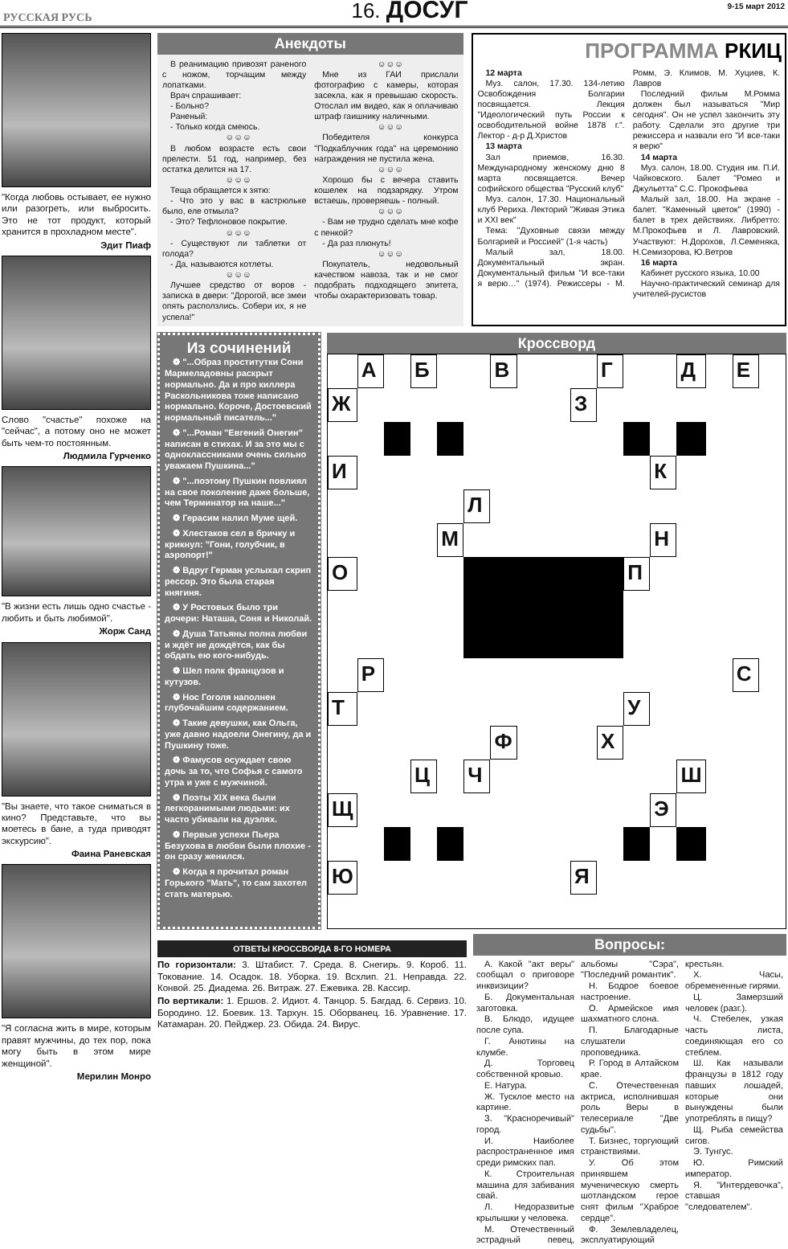РУССКАЯ РУСЬ 16. ДОСУГ 9-15 март 2012
"Когда любовь остывает, ее нужно или разогреть, или выбросить. Это не тот продукт, который хранится в прохладном месте".
Эдит Пиаф
Слово "счастье" похоже на "сейчас", а потому оно не может быть чем-то постоянным.
Людмила Гурченко
"В жизни есть лишь одно счастье - любить и быть любимой".
Жорж Санд
"Вы знаете, что такое сниматься в кино? Представьте, что вы моетесь в бане, а туда приводят экскурсию".
Фаина Раневская
"Я согласна жить в мире, которым правят мужчины, до тех пор, пока могу быть в этом мире женщиной".
Мерилин Монро
Анекдоты
В реанимацию привозят раненого с ножом, торчащим между лопатками.
Врач спрашивает:
- Больно?
Раненый:
- Только когда смеюсь.
☺☺☺
В любом возрасте есть свои прелести. 51 год, например, без остатка делится на 17.
☺☺☺
Теща обращается к зятю:
- Что это у вас в кастрюльке было, еле отмыла?
- Это? Тефлоновое покрытие.
☺☺☺
- Существуют ли таблетки от голода?
- Да, называются котлеты.
☺☺☺
Лучшее средство от воров - записка в двери: "Дорогой, все змеи опять расползлись. Собери их, я не успела!"
☺☺☺
Мне из ГАИ прислали фотографию с камеры, которая засекла, как я превышаю скорость. Отослал им видео, как я оплачиваю штраф гаишнику наличными.
☺☺☺
Победителя конкурса "Подкаблучник года" на церемонию награждения не пустила жена.
☺☺☺
Хорошо бы с вечера ставить кошелек на подзарядку. Утром встаешь, проверяешь - полный.
☺☺☺
- Вам не трудно сделать мне кофе с пенкой?
- Да раз плюнуть!
☺☺☺
Покупатель, недовольный качеством навоза, так и не смог подобрать подходящего эпитета, чтобы охарактеризовать товар.
ПРОГРАММА РКИЦ
12 марта
Муз. салон, 17.30. 134-летию Освобождения Болгарии посвящается. Лекция "Идеологический путь России к освободительной войне 1878 г.". Лектор - д-р Д.Христов
13 марта
Зал приемов, 16.30. Международному женскому дню 8 марта посвящается. Вечер софийского общества "Русский клуб"
Муз. салон, 17.30. Национальный клуб Рериха. Лекторий "Живая Этика и XXI век"
Тема: "Духовные связи между Болгарией и Россией" (1-я часть)
Малый зал, 18.00. Документальный экран. Документальный фильм "И все-таки я верю…" (1974). Режиссеры - М. Ромм, Э. Климов, М. Хуциев, К. Лавров
Последний фильм М.Ромма должен был называться "Мир сегодня". Он не успел закончить эту работу. Сделали это другие три режиссера и назвали его "И все-таки я верю"
14 марта
Муз. салон, 18.00. Студия им. П.И. Чайковского. Балет "Ромео и Джульетта" С.С. Прокофьева
Малый зал, 18.00. На экране - балет. "Каменный цветок" (1990) - балет в трех действиях. Либретто: М.Прокофьев и Л. Лавровский. Участвуют: Н.Дорохов, Л.Семеняка, Н.Семизорова, Ю.Ветров
16 марта
Кабинет русского языка, 10.00
Научно-практический семинар для учителей-русистов
Из сочинений
❁ "...Образ проститутки Сони Мармеладовны раскрыт нормально. Да и про киллера Раскольникова тоже написано нормально. Короче, Достоевский нормальный писатель..."
❁ "...Роман "Евгений Онегин" написан в стихах. И за это мы с одноклассниками очень сильно уважаем Пушкина..."
❁ "...поэтому Пушкин повлиял на свое поколение даже больше, чем Терминатор на наше..."
❁ Герасим налил Муме щей.
❁ Хлестаков сел в бричку и крикнул: "Гони, голубчик, в аэропорт!"
❁ Вдруг Герман услыхал скрип рессор. Это была старая княгиня.
❁ У Ростовых было три дочери: Наташа, Соня и Николай.
❁ Душа Татьяны полна любви и ждёт не дождётся, как бы обдать ею кого-нибудь.
❁ Шел полк французов и кутузов.
❁ Нос Гоголя наполнен глубочайшим содержанием.
❁ Такие девушки, как Ольга, уже давно надоели Онегину, да и Пушкину тоже.
❁ Фамусов осуждает свою дочь за то, что Софья с самого утра и уже с мужчиной.
❁ Поэты XIX века были легкоранимыми людьми: их часто убивали на дуэлях.
❁ Первые успехи Пьера Безухова в любви были плохие - он сразу женился.
❁ Когда я прочитал роман Горького "Мать", то сам захотел стать матерью.
Кроссворд
А
Б
В
Г
Д
Е
Ж
З
И
К
Л
М
Н
О
П
Р
С
Т
У
Ф
Х
Ц
Ч
Ш
Щ
Э
Ю
Я
ОТВЕТЫ КРОССВОРДА 8-ГО НОМЕРА
По горизонтали: 3. Штабист. 7. Среда. 8. Снегирь. 9. Короб. 11. Токование. 14. Осадок. 18. Уборка. 19. Всхлип. 21. Неправда. 22. Конвой. 25. Диадема. 26. Витраж. 27. Ежевика. 28. Кассир.
По вертикали: 1. Ершов. 2. Идиот. 4. Танцор. 5. Багдад. 6. Сервиз. 10. Бородино. 12. Боевик. 13. Тархун. 15. Оборванец. 16. Уравнение. 17. Катамаран. 20. Пейджер. 23. Обида. 24. Вирус.
Вопросы:
А. Какой "акт веры" сообщал о приговоре инквизиции?
Б. Документальная заготовка.
В. Блюдо, идущее после супа.
Г. Анютины на клумбе.
Д. Торговец собственной кровью.
Е. Натура.
Ж. Тусклое место на картине.
З. "Красноречивый" город.
И. Наиболее распространенное имя среди римских пап.
К. Строительная машина для забивания свай.
Л. Недоразвитые крылышки у человека.
М. Отечественный эстрадный певец, альбомы "Сэра", "Последний романтик".
Н. Бодрое боевое настроение.
О. Армейское имя шахматного слона.
П. Благодарные слушатели проповедника.
Р. Город в Алтайском крае.
С. Отечественная актриса, исполнившая роль Веры в телесериале "Две судьбы".
Т. Бизнес, торгующий странствиями.
У. Об этом принявшем мученическую смерть шотландском герое снят фильм "Храброе сердце".
Ф. Землевладелец, эксплуатирующий крестьян.
Х. Часы, обремененные гирями.
Ц. Замерзший человек (разг.).
Ч. Стебелек, узкая часть листа, соединяющая его со стеблем.
Ш. Как называли французы в 1812 году павших лошадей, которые они вынуждены были употреблять в пищу?
Щ. Рыба семейства сигов.
Э. Тунгус.
Ю. Римский император.
Я. "Интердевочка", ставшая "следователем".